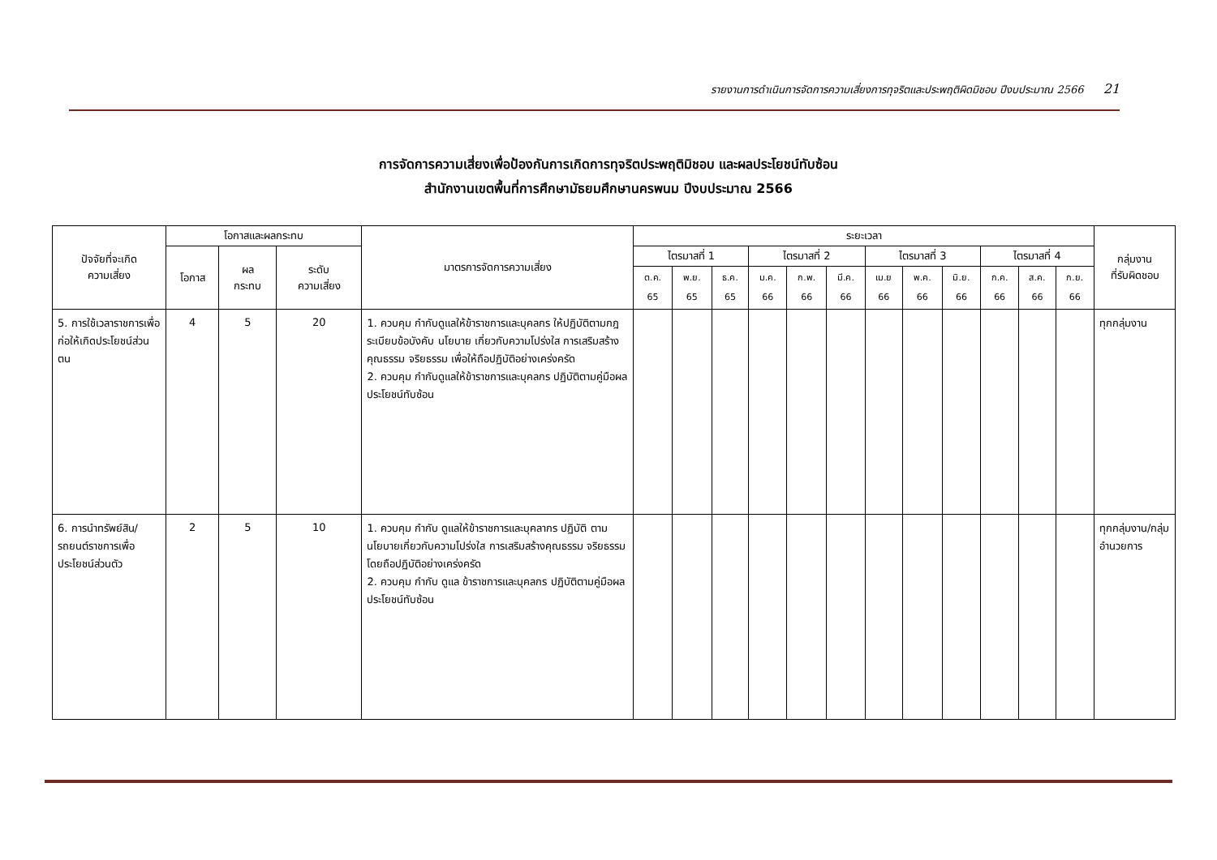รายงานการดำเนินการจัดการความเสี่ยงการทุจริตและประพฤติผิดมิชอบ ปีงบประมาณ 2566 21
การจัดการความเสี่ยงเพื่อป้องกันการเกิดการทุจริตประพฤติมิชอบ และผลประโยชน์ทับซ้อน
สำนักงานเขตพื้นที่การศึกษามัธยมศึกษานครพนม ปีงบประมาณ 2566
| ปัจจัยที่จะเกิด ความเสี่ยง | โอกาสและผลกระทบ | | | มาตรการจัดการความเสี่ยง | ระยะเวลา | | | | | | | | | | | | กลุ่มงาน ที่รับผิดชอบ |
| --- | --- | --- | --- | --- | --- | --- | --- | --- | --- | --- | --- | --- | --- | --- | --- | --- | --- |
| | โอกาส | ผล กระทบ | ระดับ ความเสี่ยง | | ไตรมาสที่ 1 | | | ไตรมาสที่ 2 | | | ไตรมาสที่ 3 | | | ไตรมาสที่ 4 | | | |
| | | | | | ต.ค. 65 | พ.ย. 65 | ธ.ค. 65 | ม.ค. 66 | ก.พ. 66 | มี.ค. 66 | เม.ย 66 | พ.ค. 66 | มิ.ย. 66 | ก.ค. 66 | ส.ค. 66 | ก.ย. 66 | |
| 5. การใช้เวลาราชการเพื่อก่อให้เกิดประโยชน์ส่วนตน | 4 | 5 | 20 | 1. ควบคุม กำกับดูแลให้ข้าราชการและบุคลกร ให้ปฏิบัติตามกฎ ระเบียบข้อบังคับ นโยบาย เกี่ยวกับความโปร่งใส การเสริมสร้างคุณธรรม จริยธรรม เพื่อให้ถือปฏิบัติอย่างเคร่งครัด 2. ควบคุม กำกับดูแลให้ข้าราชการและบุคลกร ปฏิบัติตามคู่มือผลประโยชน์ทับซ้อน | | | | | | | | | | | | | ทุกกลุ่มงาน |
| 6. การนำทรัพย์สิน/รถยนต์ราชการเพื่อประโยชน์ส่วนตัว | 2 | 5 | 10 | 1. ควบคุม กำกับ ดูแลให้ข้าราชการและบุคลากร ปฏิบัติ ตามนโยบายเกี่ยวกับความโปร่งใส การเสริมสร้างคุณธรรม จริยธรรม โดยถือปฏิบัติอย่างเคร่งครัด 2. ควบคุม กำกับ ดูแล ข้าราชการและบุคลกร ปฏิบัติตามคู่มือผลประโยชน์ทับซ้อน | | | | | | | | | | | | | ทุกกลุ่มงาน/กลุ่มอำนวยการ |